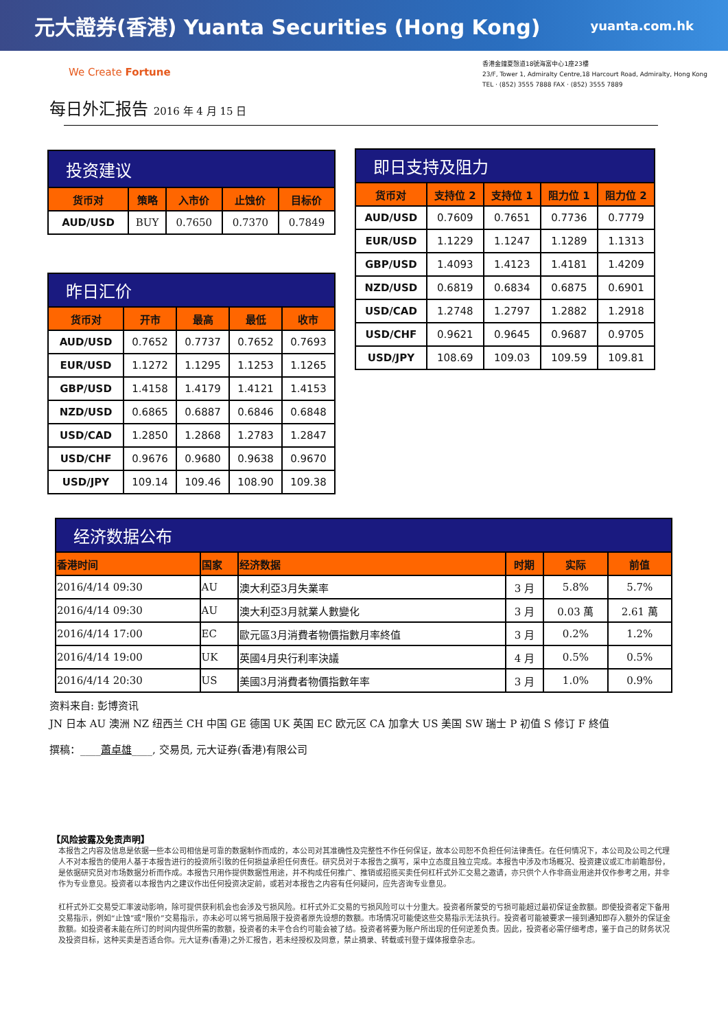元大證券(香港) Yuanta Securities (Hong Kong) yuanta.com.hk
We Create Fortune
香港金鐘夏慤道18號海富中心1座23樓
23/F, Tower 1, Admiralty Centre,18 Harcourt Road, Admiralty, Hong Kong
TEL · (852) 3555 7888 FAX · (852) 3555 7889
每日外汇报告 2016 年 4 月 15 日
| 投资建议 | | | | |
| --- | --- | --- | --- | --- |
| 货币对 | 策略 | 入市价 | 止蚀价 | 目标价 |
| AUD/USD | BUY | 0.7650 | 0.7370 | 0.7849 |
| 昨日汇价 | | | | |
| --- | --- | --- | --- | --- |
| 货币对 | 开市 | 最高 | 最低 | 收市 |
| AUD/USD | 0.7652 | 0.7737 | 0.7652 | 0.7693 |
| EUR/USD | 1.1272 | 1.1295 | 1.1253 | 1.1265 |
| GBP/USD | 1.4158 | 1.4179 | 1.4121 | 1.4153 |
| NZD/USD | 0.6865 | 0.6887 | 0.6846 | 0.6848 |
| USD/CAD | 1.2850 | 1.2868 | 1.2783 | 1.2847 |
| USD/CHF | 0.9676 | 0.9680 | 0.9638 | 0.9670 |
| USD/JPY | 109.14 | 109.46 | 108.90 | 109.38 |
| 即日支持及阻力 | | | | |
| --- | --- | --- | --- | --- |
| 货币对 | 支持位 2 | 支持位 1 | 阻力位 1 | 阻力位 2 |
| AUD/USD | 0.7609 | 0.7651 | 0.7736 | 0.7779 |
| EUR/USD | 1.1229 | 1.1247 | 1.1289 | 1.1313 |
| GBP/USD | 1.4093 | 1.4123 | 1.4181 | 1.4209 |
| NZD/USD | 0.6819 | 0.6834 | 0.6875 | 0.6901 |
| USD/CAD | 1.2748 | 1.2797 | 1.2882 | 1.2918 |
| USD/CHF | 0.9621 | 0.9645 | 0.9687 | 0.9705 |
| USD/JPY | 108.69 | 109.03 | 109.59 | 109.81 |
| 经济数据公布 | | | | | |
| --- | --- | --- | --- | --- | --- |
| 香港时间 | 国家 | 经济数据 | 时期 | 实际 | 前值 |
| 2016/4/14 09:30 | AU | 澳大利亞3月失業率 | 3 月 | 5.8% | 5.7% |
| 2016/4/14 09:30 | AU | 澳大利亞3月就業人數變化 | 3 月 | 0.03 萬 | 2.61 萬 |
| 2016/4/14 17:00 | EC | 歐元區3月消費者物價指數月率終值 | 3 月 | 0.2% | 1.2% |
| 2016/4/14 19:00 | UK | 英國4月央行利率決議 | 4 月 | 0.5% | 0.5% |
| 2016/4/14 20:30 | US | 美國3月消費者物價指數年率 | 3 月 | 1.0% | 0.9% |
资料来自: 彭博资讯
JN 日本 AU 澳洲 NZ 纽西兰 CH 中国 GE 德国 UK 英国 EC 欧元区 CA 加拿大 US 美国 SW 瑞士 P 初值 S 修订 F 終值
撰稿：____蕭卓雄____, 交易员, 元大证券(香港)有限公司
【风险披露及免责声明】
本报告之内容及信息是依据一些本公司相信是可靠的数据制作而成的，本公司对其准确性及完整性不作任何保证，故本公司恕不负担任何法律责任。在任何情况下，本公司及公司之代理人不对本报告的使用人基于本报告进行的投资所引致的任何损益承担任何责任。研究员对于本报告之撰写，采中立态度且独立完成。本报告中涉及市场概况、投资建议或汇市前瞻部份，是依据研究员对市场数据分析而作成。本报告只用作提供数据性用途，并不构成任何推广、推销或招揽买卖任何杠杆式外汇交易之邀请，亦只供个人作非商业用途并仅作参考之用，并非作为专业意见。投资者以本报告内之建议作出任何投资决定前，或若对本报告之内容有任何疑问，应先咨询专业意见。
杠杆式外汇交易受汇率波动影响，除可提供获利机会也会涉及亏损风险。杠杆式外汇交易的亏损风险可以十分重大。投资者所蒙受的亏损可能超过最初保证金款额。即使投资者定下备用交易指示，例如“止蚀”或“限价”交易指示，亦未必可以将亏损局限于投资者原先设想的数额。市场情况可能使这些交易指示无法执行。投资者可能被要求一接到通知即存入额外的保证金款额。如投资者未能在所订的时间内提供所需的款额，投资者的未平仓合约可能会被了结。投资者将要为账户所出现的任何逆差负责。因此，投资者必需仔细考虑，鉴于自己的财务状况及投资目标，这种买卖是否适合你。元大证券(香港)之外汇报告，若未经授权及同意，禁止摘录、转载或刊登于媒体报章杂志。